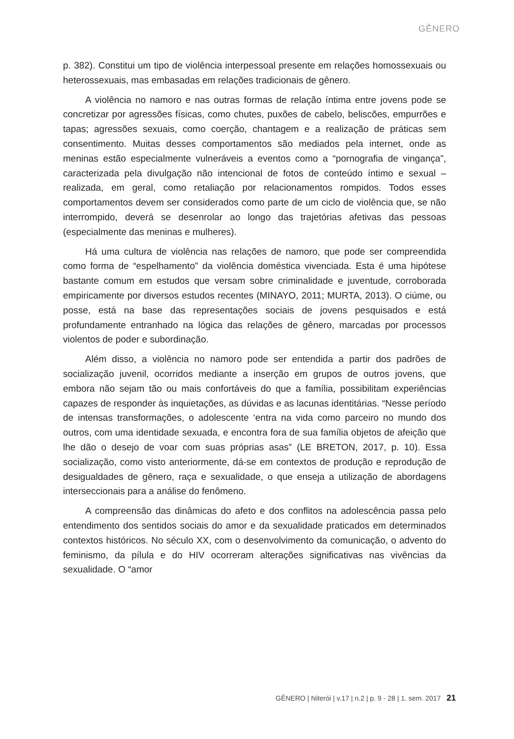GÊNERO
p. 382). Constitui um tipo de violência interpessoal presente em relações homossexuais ou heterossexuais, mas embasadas em relações tradicionais de gênero.
A violência no namoro e nas outras formas de relação íntima entre jovens pode se concretizar por agressões físicas, como chutes, puxões de cabelo, beliscões, empurrões e tapas; agressões sexuais, como coerção, chantagem e a realização de práticas sem consentimento. Muitas desses comportamentos são mediados pela internet, onde as meninas estão especialmente vulneráveis a eventos como a “pornografia de vingança”, caracterizada pela divulgação não intencional de fotos de conteúdo íntimo e sexual – realizada, em geral, como retaliação por relacionamentos rompidos. Todos esses comportamentos devem ser considerados como parte de um ciclo de violência que, se não interrompido, deverá se desenrolar ao longo das trajetórias afetivas das pessoas (especialmente das meninas e mulheres).
Há uma cultura de violência nas relações de namoro, que pode ser compreendida como forma de “espelhamento” da violência doméstica vivenciada. Esta é uma hipótese bastante comum em estudos que versam sobre criminalidade e juventude, corroborada empiricamente por diversos estudos recentes (MINAYO, 2011; MURTA, 2013). O ciúme, ou posse, está na base das representações sociais de jovens pesquisados e está profundamente entranhado na lógica das relações de gênero, marcadas por processos violentos de poder e subordinação.
Além disso, a violência no namoro pode ser entendida a partir dos padrões de socialização juvenil, ocorridos mediante a inserção em grupos de outros jovens, que embora não sejam tão ou mais confortáveis do que a família, possibilitam experiências capazes de responder às inquietações, as dúvidas e as lacunas identitárias. “Nesse período de intensas transformações, o adolescente ‘entra na vida como parceiro no mundo dos outros, com uma identidade sexuada, e encontra fora de sua família objetos de afeição que lhe dão o desejo de voar com suas próprias asas” (LE BRETON, 2017, p. 10). Essa socialização, como visto anteriormente, dá-se em contextos de produção e reprodução de desigualdades de gênero, raça e sexualidade, o que enseja a utilização de abordagens interseccionais para a análise do fenômeno.
A compreensão das dinâmicas do afeto e dos conflitos na adolescência passa pelo entendimento dos sentidos sociais do amor e da sexualidade praticados em determinados contextos históricos. No século XX, com o desenvolvimento da comunicação, o advento do feminismo, da pílula e do HIV ocorreram alterações significativas nas vivências da sexualidade. O “amor
GÊNERO | Niterói | v.17 | n.2 | p. 9 - 28 | 1. sem. 2017 21